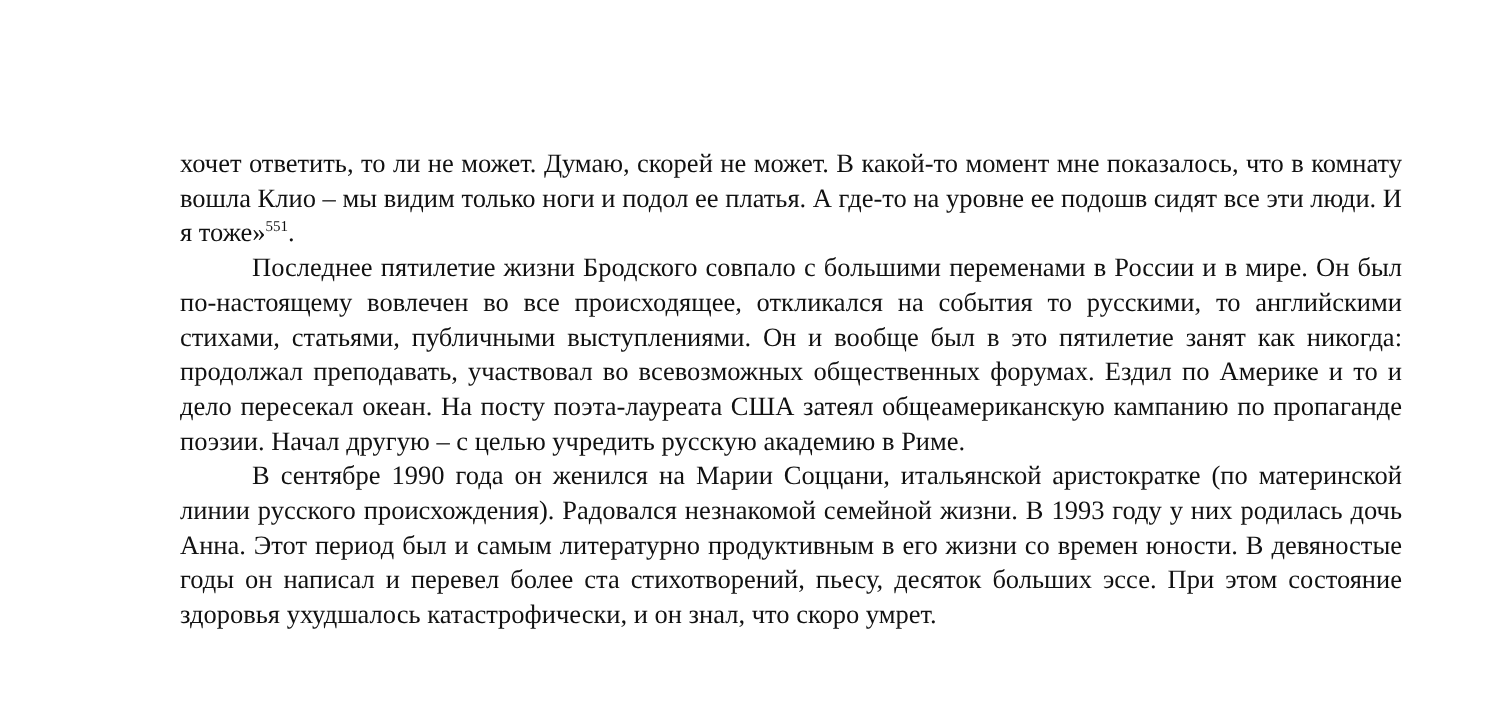хочет ответить, то ли не может. Думаю, скорей не может. В какой-то момент мне показалось, что в комнату вошла Клио – мы видим только ноги и подол ее платья. А где-то на уровне ее подошв сидят все эти люди. И я тоже»<sup>551</sup>.
Последнее пятилетие жизни Бродского совпало с большими переменами в России и в мире. Он был по-настоящему вовлечен во все происходящее, откликался на события то русскими, то английскими стихами, статьями, публичными выступлениями. Он и вообще был в это пятилетие занят как никогда: продолжал преподавать, участвовал во всевозможных общественных форумах. Ездил по Америке и то и дело пересекал океан. На посту поэта-лауреата США затеял общеамериканскую кампанию по пропаганде поэзии. Начал другую – с целью учредить русскую академию в Риме.
В сентябре 1990 года он женился на Марии Соццани, итальянской аристократке (по материнской линии русского происхождения). Радовался незнакомой семейной жизни. В 1993 году у них родилась дочь Анна. Этот период был и самым литературно продуктивным в его жизни со времен юности. В девяностые годы он написал и перевел более ста стихотворений, пьесу, десяток больших эссе. При этом состояние здоровья ухудшалось катастрофически, и он знал, что скоро умрет.